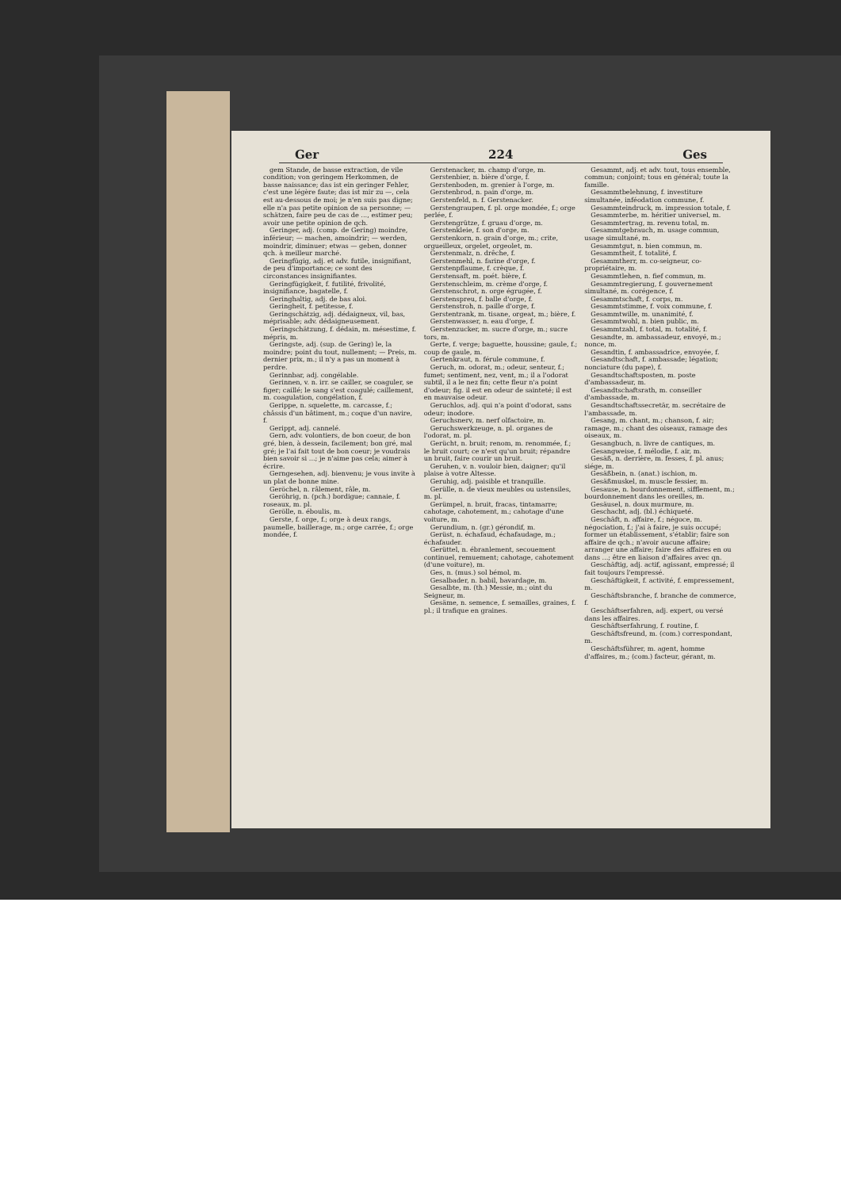Ger 224 Ges
gem Stande, de basse extraction, de vile condition; von geringem Herkommen, de basse naissance; das ist ein geringer Fehler, c'est une légère faute; das ist mir zu —, cela est au-dessous de moi; je n'en suis pas digne; elle n'a pas petite opinion de sa personne; — schätzen, faire peu de cas de ..., estimer peu; avoir une petite opinion de qch.
Geringer, adj. (comp. de Gering) moindre, inférieur; — machen, amoindrir; — werden, moindrir, diminuer; etwas — geben, donner qch. à meilleur marché.
Geringfügig, adj. et adv. futile, insignifiant, de peu d'importance; ce sont des circonstances insignifiantes.
Geringfügigkeit, f. futilité, frivolité, insignifiance, bagatelle, f.
Geringhaltig, adj. de bas aloi.
Geringheit, f. petitesse, f.
Geringschätzig, adj. dédaigneux, vil, bas, méprisable; adv. dédaigneusement.
Geringschätzung, f. dédain, m. mésestime, f. mépris, m.
Geringste, adj. (sup. de Gering) le, la moindre; point du tout, nullement; — Preis, m. dernier prix, m.; il n'y a pas un moment à perdre.
Gerinnbar, adj. congélable.
Gerinnen, v. n. irr. se cailler, se coaguler, se figer; caillé; le sang s'est coagulé; caillement, m. coagulation, congélation, f.
Gerippe, n. squelette, m. carcasse, f.; châssis d'un bâtiment, m.; coque d'un navire, f.
Gerippt, adj. cannelé.
Gern, adv. volontiers, de bon coeur, de bon gré, bien, à dessein, facilement; bon gré, mal gré; je l'ai fait tout de bon coeur; je voudrais bien savoir si ...; je n'aime pas cela; aimer à écrire.
Gerngesehen, adj. bienvenu; je vous invite à un plat de bonne mine.
Geröchel, n. râlement, râle, m.
Geröhrig, n. (pch.) bordigue; cannaie, f. roseaux, m. pl.
Gerölle, n. éboulis, m.
Gerste, f. orge, f.; orge à deux rangs, paumelle, baillerage, m.; orge carrée, f.; orge mondée, f.
Gerstenacker, m. champ d'orge, m.
Gerstenbier, n. bière d'orge, f.
Gerstenboden, m. grenier à l'orge, m.
Gerstenbrod, n. pain d'orge, m.
Gerstenfeld, n. f. Gerstenacker.
Gerstengraupen, f. pl. orge mondée, f.; orge perlée, f.
Gerstengrütze, f. gruau d'orge, m.
Gerstenkleie, f. son d'orge, m.
Gerstenkorn, n. grain d'orge, m.; crite, orgueilleux, orgelet, orgeolet, m.
Gerstenmalz, n. drêche, f.
Gerstenmehl, n. farine d'orge, f.
Gerstenpflaume, f. crèque, f.
Gerstensaft, m. poét. bière, f.
Gerstenschleim, m. crème d'orge, f.
Gerstenschrot, n. orge égrugée, f.
Gerstenspreu, f. balle d'orge, f.
Gerstenstroh, n. paille d'orge, f.
Gerstentrank, m. tisane, orgeat, m.; bière, f.
Gerstenwasser, n. eau d'orge, f.
Gerstenzucker, m. sucre d'orge, m.; sucre tors, m.
Gerte, f. verge; baguette, houssine; gaule, f.; coup de gaule, m.
Gertenkraut, n. férule commune, f.
Geruch, m. odorat, m.; odeur, senteur, f.; fumet; sentiment, nez, vent, m.; il a l'odorat subtil, il a le nez fin; cette fleur n'a point d'odeur; fig. il est en odeur de sainteté; il est en mauvaise odeur.
Geruchlos, adj. qui n'a point d'odorat, sans odeur; inodore.
Geruchsnerv, m. nerf olfactoire, m.
Geruchswerkzeuge, n. pl. organes de l'odorat, m. pl.
Gerücht, n. bruit; renom, m. renommée, f.; le bruit court; ce n'est qu'un bruit; répandre un bruit, faire courir un bruit.
Geruhen, v. n. vouloir bien, daigner; qu'il plaise à votre Altesse.
Geruhig, adj. paisible et tranquille.
Gerülle, n. de vieux meubles ou ustensiles, m. pl.
Gerümpel, n. bruit, fracas, tintamarre; cahotage, cahotement, m.; cahotage d'une voiture, m.
Gerundium, n. (gr.) gérondif, m.
Gerüst, n. échafaud, échafaudage, m.; échafauder.
Gerüttel, n. ébranlement, secouement continuel, remuement; cahotage, cahotement (d'une voiture), m.
Ges, n. (mus.) sol bémol, m.
Gesalbader, n. babil, bavardage, m.
Gesalbte, m. (th.) Messie, m.; oint du Seigneur, m.
Gesäme, n. semence, f. semailles, graines, f. pl.; il trafique en graines.
Gesammt, adj. et adv. tout, tous ensemble, commun; conjoint; tous en général; toute la famille.
Gesammtbelehnung, f. investiture simultanée, inféodation commune, f.
Gesammteindruck, m. impression totale, f.
Gesammterbe, m. héritier universel, m.
Gesammtertrag, m. revenu total, m.
Gesammtgebrauch, m. usage commun, usage simultané, m.
Gesammtgut, n. bien commun, m.
Gesammtheit, f. totalité, f.
Gesammtherr, m. co-seigneur, co-propriétaire, m.
Gesammtlehen, n. fief commun, m.
Gesammtregierung, f. gouvernement simultané, m. corégence, f.
Gesammtschaft, f. corps, m.
Gesammtstimme, f. voix commune, f.
Gesammtwille, m. unanimité, f.
Gesammtwohl, n. bien public, m.
Gesammtzahl, f. total, m. totalité, f.
Gesandte, m. ambassadeur, envoyé, m.; nonce, m.
Gesandtin, f. ambassadrice, envoyée, f.
Gesandtschaft, f. ambassade; légation; nonciature (du pape), f.
Gesandtschaftsposten, m. poste d'ambassadeur, m.
Gesandtschaftsrath, m. conseiller d'ambassade, m.
Gesandtschaftssecretär, m. secrétaire de l'ambassade, m.
Gesang, m. chant, m.; chanson, f. air; ramage, m.; chant des oiseaux, ramage des oiseaux, m.
Gesangbuch, n. livre de cantiques, m.
Gesangweise, f. mélodie, f. air, m.
Gesäß, n. derrière, m. fesses, f. pl. anus; siége, m.
Gesäßbein, n. (anat.) ischion, m.
Gesäßmuskel, m. muscle fessier, m.
Gesause, n. bourdonnement, sifflement, m.; bourdonnement dans les oreilles, m.
Gesäusel, n. doux murmure, m.
Geschacht, adj. (bl.) échiqueté.
Geschäft, n. affaire, f.; négoce, m. négociation, f.; j'ai à faire, je suis occupé; former un établissement, s'établir; faire son affaire de qch.; n'avoir aucune affaire; arranger une affaire; faire des affaires en ou dans ...; être en liaison d'affaires avec qn.
Geschäftig, adj. actif, agissant, empressé; il fait toujours l'empressé.
Geschäftigkeit, f. activité, f. empressement, m.
Geschäftsbranche, f. branche de commerce, f.
Geschäftserfahren, adj. expert, ou versé dans les affaires.
Geschäftserfahrung, f. routine, f.
Geschäftsfreund, m. (com.) correspondant, m.
Geschäftsführer, m. agent, homme d'affaires, m.; (com.) facteur, gérant, m.